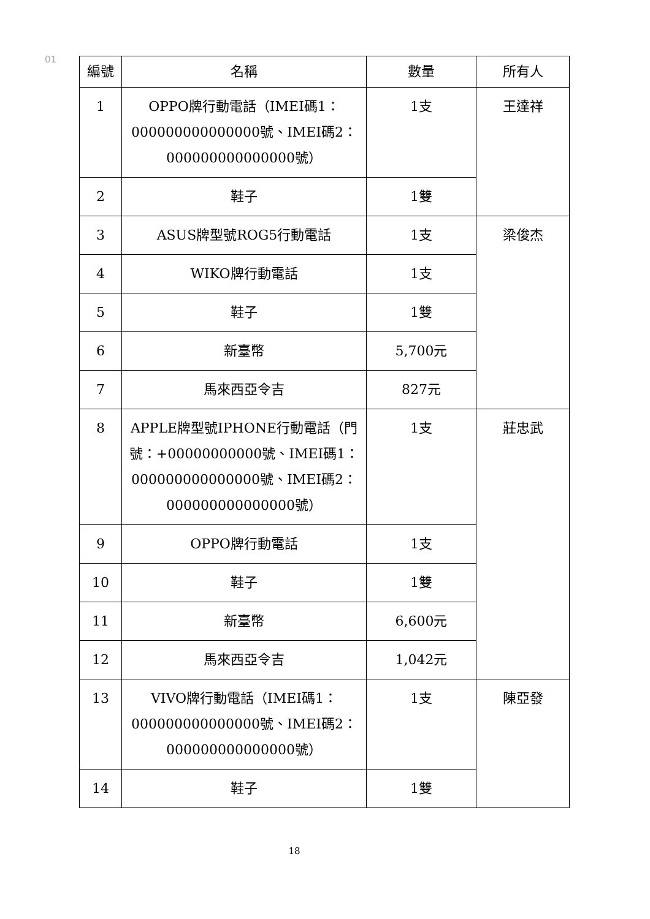01
| 編號 | 名稱 | 數量 | 所有人 |
| --- | --- | --- | --- |
| 1 | OPPO牌行動電話（IMEI碼1：000000000000000號、IMEI碼2：000000000000000號） | 1支 | 王達祥 |
| 2 | 鞋子 | 1雙 | |
| 3 | ASUS牌型號ROG5行動電話 | 1支 | 梁俊杰 |
| 4 | WIKO牌行動電話 | 1支 | |
| 5 | 鞋子 | 1雙 | |
| 6 | 新臺幣 | 5,700元 | |
| 7 | 馬來西亞令吉 | 827元 | |
| 8 | APPLE牌型號IPHONE行動電話（門號：+00000000000號、IMEI碼1：000000000000000號、IMEI碼2：000000000000000號） | 1支 | 莊忠武 |
| 9 | OPPO牌行動電話 | 1支 | |
| 10 | 鞋子 | 1雙 | |
| 11 | 新臺幣 | 6,600元 | |
| 12 | 馬來西亞令吉 | 1,042元 | |
| 13 | VIVO牌行動電話（IMEI碼1：000000000000000號、IMEI碼2：000000000000000號） | 1支 | 陳亞發 |
| 14 | 鞋子 | 1雙 | |
18